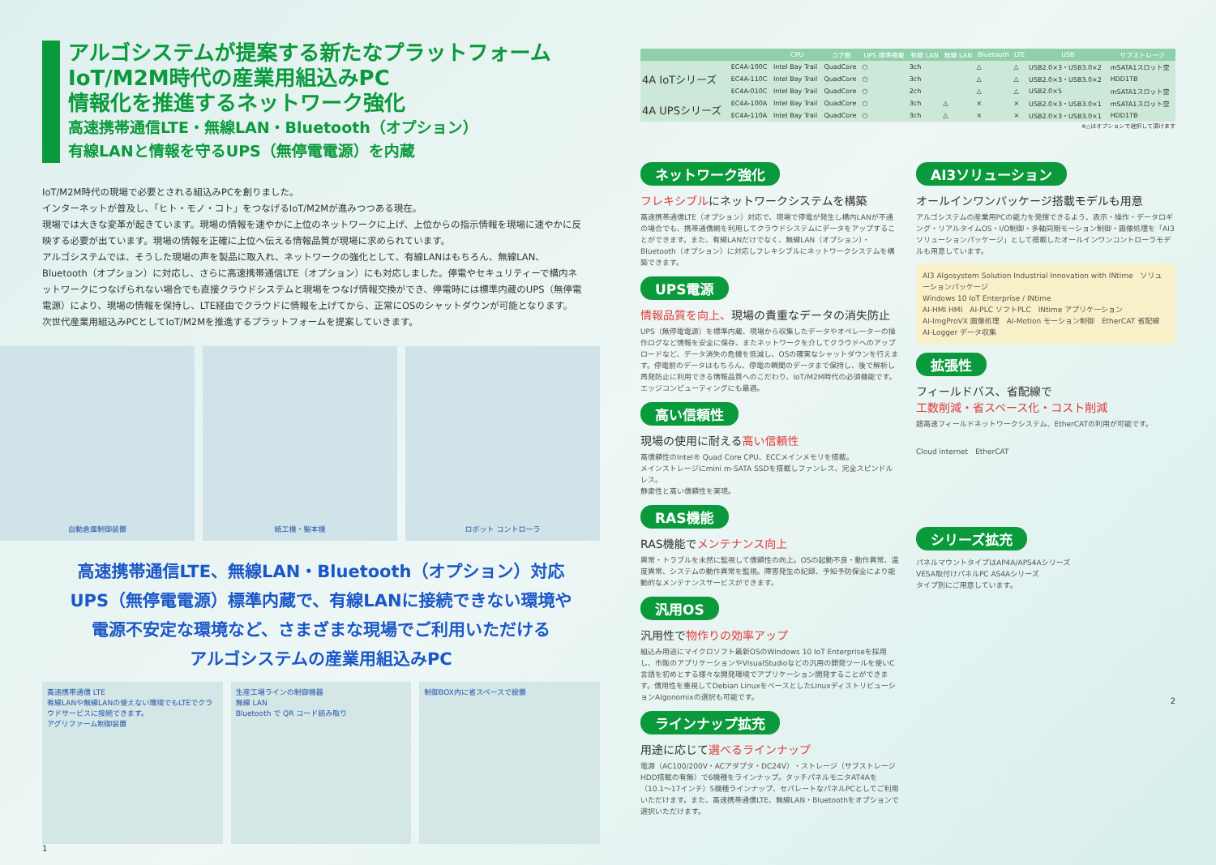アルゴシステムが提案する新たなプラットフォーム
IoT/M2M時代の産業用組込みPC
情報化を推進するネットワーク強化
高速携帯通信LTE・無線LAN・Bluetooth（オプション）
有線LANと情報を守るUPS（無停電電源）を内蔵
IoT/M2M時代の現場で必要とされる組込みPCを創りました。
インターネットが普及し、「ヒト・モノ・コト」をつなげるIoT/M2Mが進みつつある現在。
現場では大きな変革が起きています。現場の情報を速やかに上位のネットワークに上げ、上位からの指示情報を現場に速やかに反映する必要が出ています。現場の情報を正確に上位へ伝える情報品質が現場に求められています。
アルゴシステムでは、そうした現場の声を製品に取入れ、ネットワークの強化として、有線LANはもちろん、無線LAN、Bluetooth（オプション）に対応し、さらに高速携帯通信LTE（オプション）にも対応しました。停電やセキュリティーで構内ネットワークにつなげられない場合でも直接クラウドシステムと現場をつなげ情報交換ができ、停電時には標準内蔵のUPS（無停電電源）により、現場の情報を保持し、LTE経由でクラウドに情報を上げてから、正常にOSのシャットダウンが可能となります。
次世代産業用組込みPCとしてIoT/M2Mを推進するプラットフォームを提案していきます。
自動倉庫制御装置 紙工機・製本機 ロボット コントローラ
高速携帯通信LTE、無線LAN・Bluetooth（オプション）対応
UPS（無停電電源）標準内蔵で、有線LANに接続できない環境や
電源不安定な環境など、さまざまな現場でご利用いただける
アルゴシステムの産業用組込みPC
高速携帯通信 LTE
有線LANや無線LANの使えない環境でもLTEでクラウドサービスに接続できます。
アグリファーム制御装置
生産工場ラインの制御機器
無線 LAN
Bluetooth で QR コード読み取り
制御BOX内に省スペースで設置
1
| | | CPU | コア数 | UPS 標準搭載 | 有線 LAN | 無線 LAN | Bluetooth | LTE | USB | サブストレージ |
| --- | --- | --- | --- | --- | --- | --- | --- | --- | --- | --- |
| 4A IoTシリーズ | EC4A-100C | Intel Bay Trail | QuadCore | ○ | 3ch | | △ | △ | USB2.0×3・USB3.0×2 | mSATA1スロット空 |
| | EC4A-110C | Intel Bay Trail | QuadCore | ○ | 3ch | | △ | △ | USB2.0×3・USB3.0×2 | HDD1TB |
| | EC4A-010C | Intel Bay Trail | QuadCore | ○ | 2ch | | △ | △ | USB2.0×5 | mSATA1スロット空 |
| 4A UPSシリーズ | EC4A-100A | Intel Bay Trail | QuadCore | ○ | 3ch | △ | × | × | USB2.0×3・USB3.0×1 | mSATA1スロット空 |
| | EC4A-110A | Intel Bay Trail | QuadCore | ○ | 3ch | △ | × | × | USB2.0×3・USB3.0×1 | HDD1TB |
※△はオプションで選択して頂けます
ネットワーク強化
フレキシブルにネットワークシステムを構築
高速携帯通信LTE（オプション）対応で、現場で停電が発生し構内LANが不通の場合でも、携帯通信網を利用してクラウドシステムにデータをアップすることができます。また、有線LANだけでなく、無線LAN（オプション）・Bluetooth（オプション）に対応しフレキシブルにネットワークシステムを構築できます。
UPS電源
情報品質を向上、現場の貴重なデータの消失防止
UPS（無停電電源）を標準内蔵、現場から収集したデータやオペレーターの操作ログなど情報を安全に保存、またネットワークを介してクラウドへのアップロードなど、データ消失の危機を低減し、OSの確実なシャットダウンを行えます。停電前のデータはもちろん、停電の瞬間のデータまで保持し、後で解析し再発防止に利用できる情報品質へのこだわり、IoT/M2M時代の必須機能です。エッジコンピューティングにも最適。
高い信頼性
現場の使用に耐える高い信頼性
高信頼性のIntel® Quad Core CPU、ECCメインメモリを搭載。
メインストレージにmini m-SATA SSDを搭載しファンレス、完全スピンドルレス。
静粛性と高い信頼性を実現。
RAS機能
RAS機能でメンテナンス向上
異常・トラブルを未然に監視して信頼性の向上。OSの起動不良・動作異常、温度異常、システムの動作異常を監視。障害発生の記録、予知予防保全により能動的なメンテナンスサービスができます。
汎用OS
汎用性で物作りの効率アップ
組込み用途にマイクロソフト最新OSのWindows 10 IoT Enterpriseを採用し、市販のアプリケーションやVisualStudioなどの汎用の開発ツールを使いC言語を初めとする様々な開発環境でアプリケーション開発することができます。信用性を重視してDebian LinuxをベースとしたLinuxディストリビューションAlgonomixの選択も可能です。
ラインナップ拡充
用途に応じて選べるラインナップ
電源（AC100/200V・ACアダプタ・DC24V）・ストレージ（サブストレージHDD搭載の有無）で6機種をラインナップ。タッチパネルモニタAT4Aを（10.1～17インチ）5機種ラインナップ、セパレートなパネルPCとしてご利用いただけます。また、高速携帯通信LTE、無線LAN・Bluetoothをオプションで選択いただけます。
AI3ソリューション
オールインワンパッケージ搭載モデルも用意
アルゴシステムの産業用PCの能力を発揮できるよう、表示・操作・データロギング・リアルタイムOS・I/O制御・多軸同期モーション制御・画像処理を「AI3ソリューションパッケージ」として搭載したオールインワンコントローラモデルも用意しています。
AI3 Algosystem Solution Industrial Innovation with INtime　ソリューションパッケージ
Windows 10 IoT Enterprise / INtime
AI-HMI HMI　AI-PLC ソフトPLC　INtime アプリケーション
AI-ImgProVX 画像処理　AI-Motion モーション制御　EtherCAT 省配線
AI-Logger データ収集
拡張性
フィールドバス、省配線で
工数削減・省スペース化・コスト削減
超高速フィールドネットワークシステム、EtherCATの利用が可能です。
Cloud internet　EtherCAT
シリーズ拡充
パネルマウントタイプはAP4A/APS4Aシリーズ
VESA取付けパネルPC AS4Aシリーズ
タイプ別にご用意しています。
2